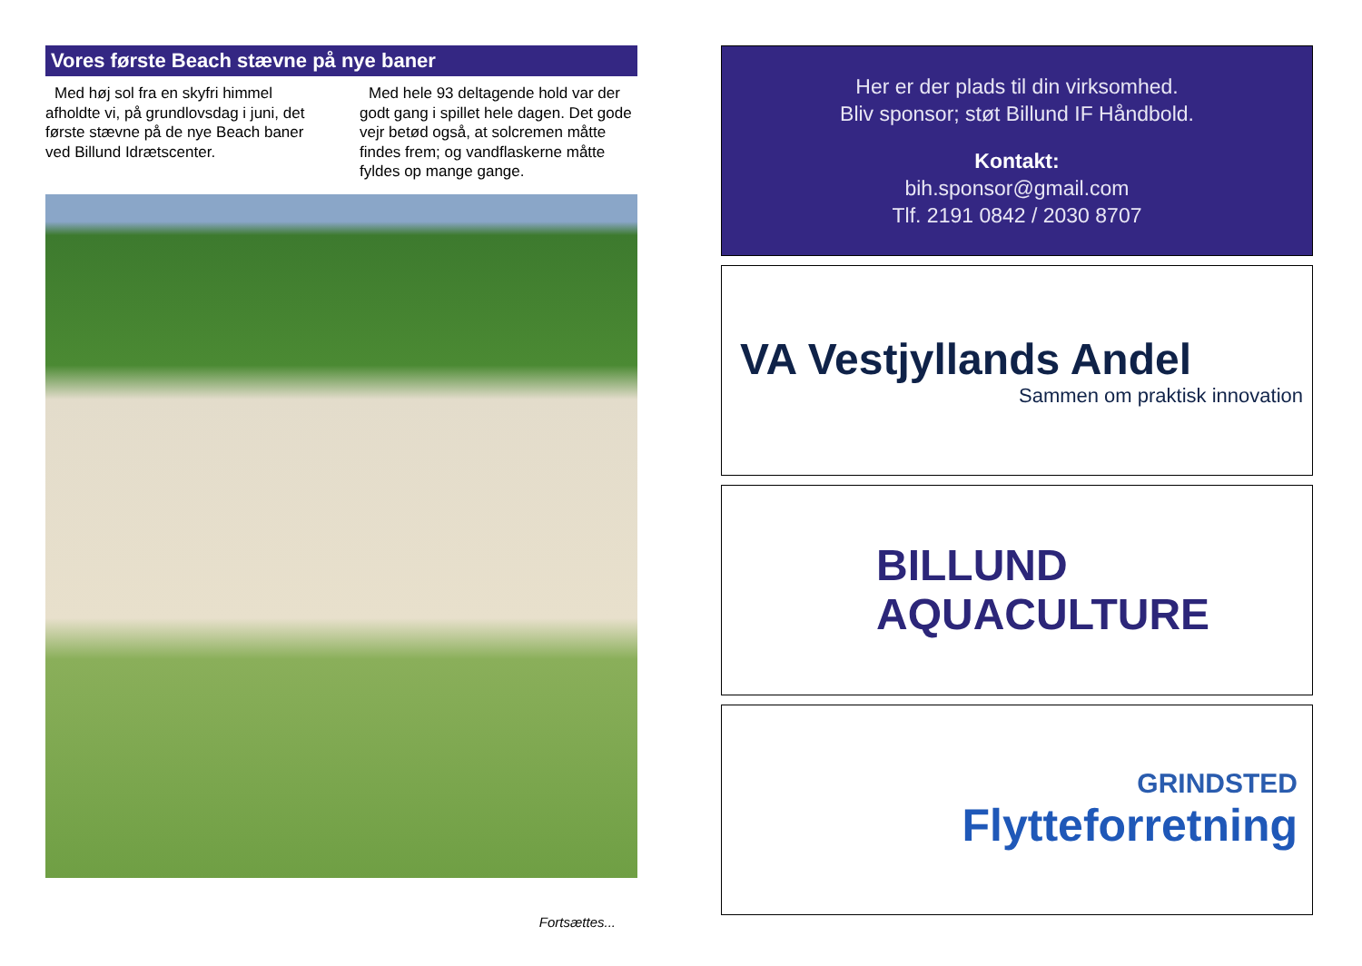Vores første Beach stævne på nye baner
Med høj sol fra en skyfri himmel afholdte vi, på grundlovsdag i juni, det første stævne på de nye Beach baner ved Billund Idrætscenter.
Med hele 93 deltagende hold var der godt gang i spillet hele dagen. Det gode vejr betød også, at solcremen måtte findes frem; og vandflaskerne måtte fyldes op mange gange.
Fortsættes...
Her er der plads til din virksomhed.
Bliv sponsor; støt Billund IF Håndbold.
Kontakt:
bih.sponsor@gmail.com
Tlf. 2191 0842 / 2030 8707
VA Vestjyllands Andel
Sammen om praktisk innovation
BILLUND
AQUACULTURE
GRINDSTED
Flytteforretning